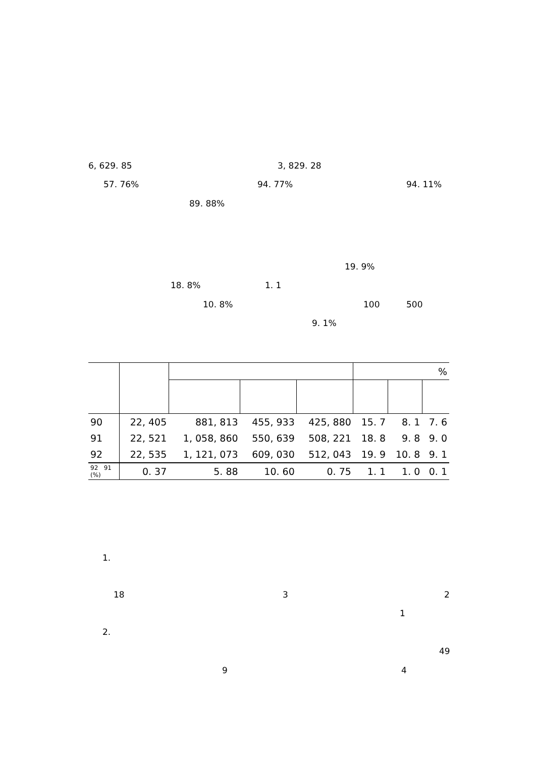6, 629. 85
3, 829. 28
57. 76%
94. 77%
94. 11%
89. 88%
19. 9%
18. 8%
1. 1
10. 8%
100
500
9. 1%
| | | | | | % | | |
| --- | --- | --- | --- | --- | --- | --- | --- |
| 90 | 22, 405 | 881, 813 | 455, 933 | 425, 880 | 15. 7 | 8. 1 | 7. 6 |
| 91 | 22, 521 | 1, 058, 860 | 550, 639 | 508, 221 | 18. 8 | 9. 8 | 9. 0 |
| 92 | 22, 535 | 1, 121, 073 | 609, 030 | 512, 043 | 19. 9 | 10. 8 | 9. 1 |
| 92 91 (%) | 0. 37 | 5. 88 | 10. 60 | 0. 75 | 1. 1 | 1. 0 | 0. 1 |
1.
18
3
2
1
2.
49
9
4